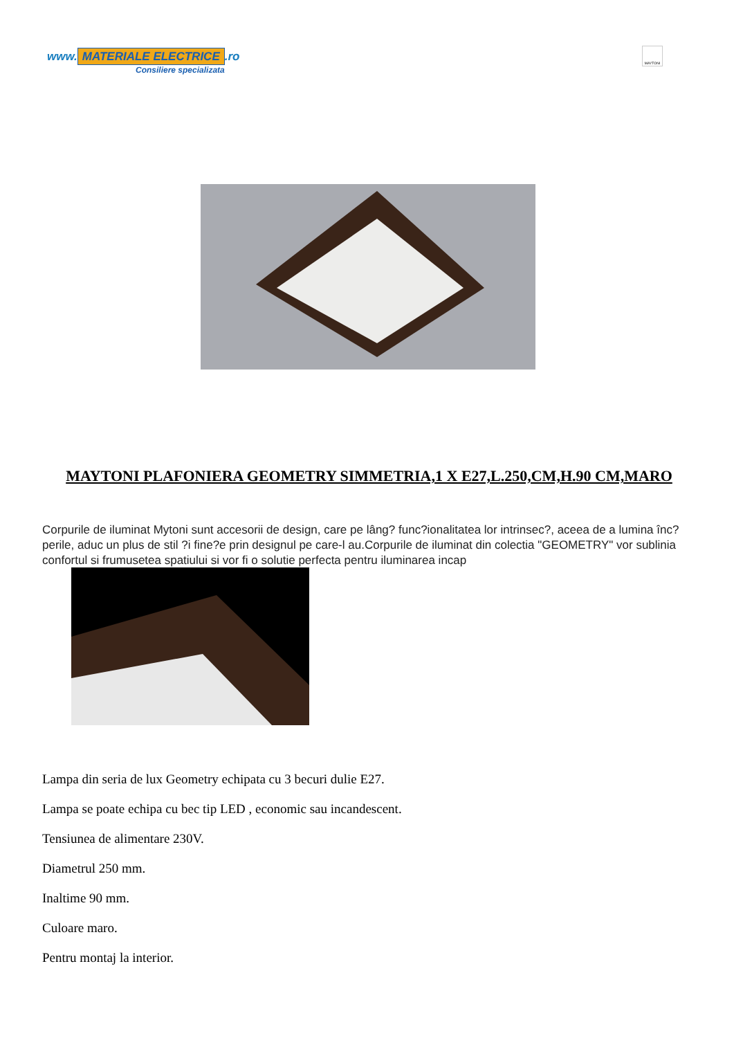www. MATERIALE ELECTRICE.ro
Consiliere specializata
MAYTONI
MAYTONI PLAFONIERA GEOMETRY SIMMETRIA,1 X E27,L.250,CM,H.90 CM,MARO
Corpurile de iluminat Mytoni sunt accesorii de design, care pe lâng? func?ionalitatea lor intrinsec?, aceea de a lumina înc?perile, aduc un plus de stil ?i fine?e prin designul pe care-l au.Corpurile de iluminat din colectia "GEOMETRY" vor sublinia confortul si frumusetea spatiului si vor fi o solutie perfecta pentru iluminarea incap
Lampa din seria de lux Geometry echipata cu 3 becuri dulie E27.
Lampa se poate echipa cu bec tip LED , economic sau incandescent.
Tensiunea de alimentare 230V.
Diametrul 250 mm.
Inaltime 90 mm.
Culoare maro.
Pentru montaj la interior.